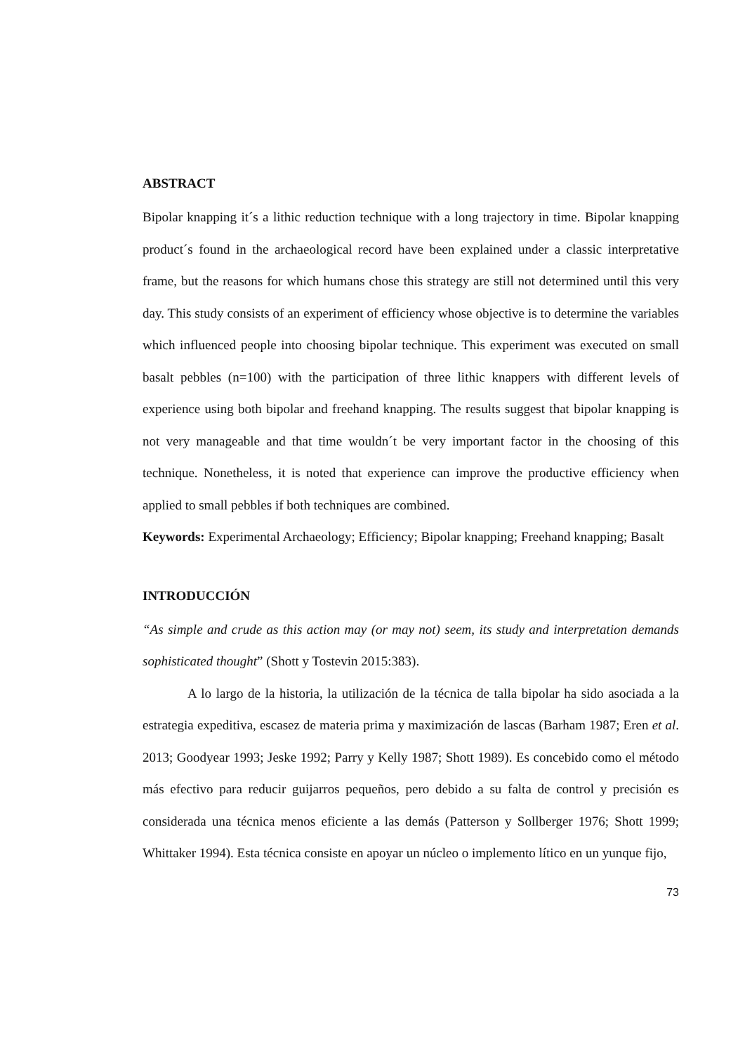ABSTRACT
Bipolar knapping it´s a lithic reduction technique with a long trajectory in time. Bipolar knapping product´s found in the archaeological record have been explained under a classic interpretative frame, but the reasons for which humans chose this strategy are still not determined until this very day. This study consists of an experiment of efficiency whose objective is to determine the variables which influenced people into choosing bipolar technique. This experiment was executed on small basalt pebbles (n=100) with the participation of three lithic knappers with different levels of experience using both bipolar and freehand knapping. The results suggest that bipolar knapping is not very manageable and that time wouldn´t be very important factor in the choosing of this technique. Nonetheless, it is noted that experience can improve the productive efficiency when applied to small pebbles if both techniques are combined.
Keywords: Experimental Archaeology; Efficiency; Bipolar knapping; Freehand knapping; Basalt
INTRODUCCIÓN
“As simple and crude as this action may (or may not) seem, its study and interpretation demands sophisticated thought” (Shott y Tostevin 2015:383).
A lo largo de la historia, la utilización de la técnica de talla bipolar ha sido asociada a la estrategia expeditiva, escasez de materia prima y maximización de lascas (Barham 1987; Eren et al. 2013; Goodyear 1993; Jeske 1992; Parry y Kelly 1987; Shott 1989). Es concebido como el método más efectivo para reducir guijarros pequeños, pero debido a su falta de control y precisión es considerada una técnica menos eficiente a las demás (Patterson y Sollberger 1976; Shott 1999; Whittaker 1994). Esta técnica consiste en apoyar un núcleo o implemento lítico en un yunque fijo,
73